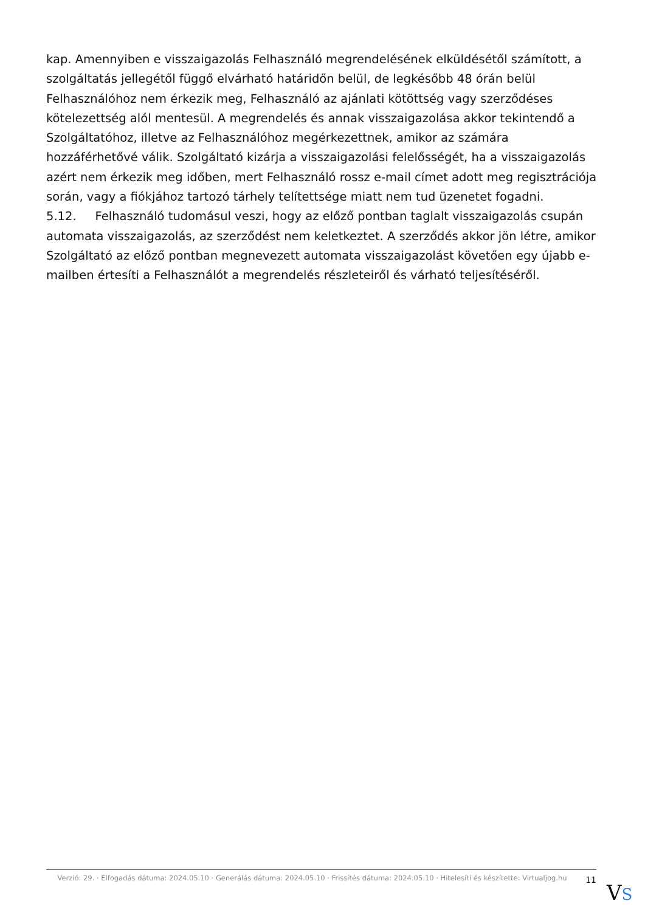kap. Amennyiben e visszaigazolás Felhasználó megrendelésének elküldésétől számított, a szolgáltatás jellegétől függő elvárható határidőn belül, de legkésőbb 48 órán belül Felhasználóhoz nem érkezik meg, Felhasználó az ajánlati kötöttség vagy szerződéses kötelezettség alól mentesül. A megrendelés és annak visszaigazolása akkor tekintendő a Szolgáltatóhoz, illetve az Felhasználóhoz megérkezettnek, amikor az számára hozzáférhetővé válik. Szolgáltató kizárja a visszaigazolási felelősségét, ha a visszaigazolás azért nem érkezik meg időben, mert Felhasználó rossz e-mail címet adott meg regisztrációja során, vagy a fiókjához tartozó tárhely telítettsége miatt nem tud üzenetet fogadni.
5.12. Felhasználó tudomásul veszi, hogy az előző pontban taglalt visszaigazolás csupán automata visszaigazolás, az szerződést nem keletkeztet. A szerződés akkor jön létre, amikor Szolgáltató az előző pontban megnevezett automata visszaigazolást követően egy újabb e-mailben értesíti a Felhasználót a megrendelés részleteiről és várható teljesítéséről.
Verzió: 29. · Elfogadás dátuma: 2024.05.10 · Generálás dátuma: 2024.05.10 · Frissítés dátuma: 2024.05.10 · Hitelesíti és készítette: Virtualjog.hu
11
VS